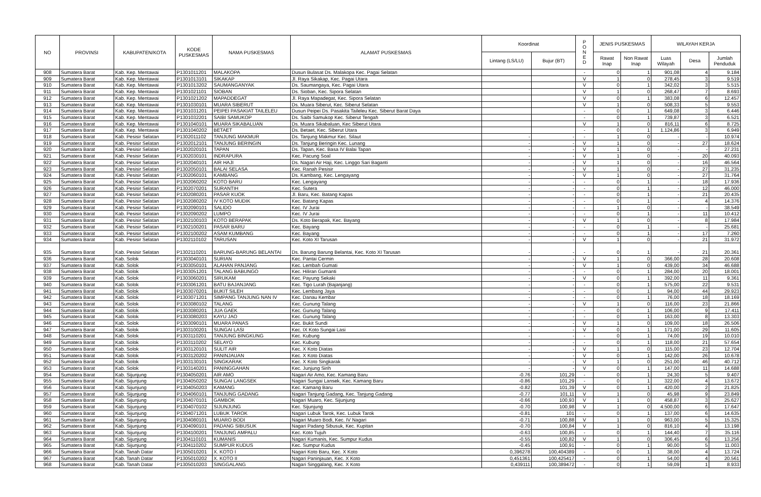| NO | PROVINSI | KABUPATEN/KOTA | KODE PUSKESMAS | NAMA PUSKESMAS | ALAMAT PUSKESMAS | Koordinat | | P O N E D | JENIS PUSKESMAS | | WILAYAH KERJA | | |
| --- | --- | --- | --- | --- | --- | --- | --- | --- | --- | --- | --- | --- | --- |
| | | | | | | Lintang (LS/LU) | Bujur (BT) | | Rawat Inap | Non Rawat Inap | Luas Wilayah | Desa | Jumlah Penduduk |
| 908 | Sumatera Barat | Kab. Kep. Mentawai | P1301011201 | MALAKOPA | Dusun Bulasat Ds. Malakopa Kec. Pagai Selatan | | | - | 0 | 1 | 901,08 | 4 | 9.184 |
| 909 | Sumatera Barat | Kab. Kep. Mentawai | P1301013101 | SIKAKAP | Jl. Raya Sikakap, Kec. Pagai Utara | | | V | 1 | 0 | 278,45 | 3 | 9.519 |
| 910 | Sumatera Barat | Kab. Kep. Mentawai | P1301013202 | SAUMANGANYAK | Ds. Saumangaya, Kec. Pagai Utara | | | V | 0 | 1 | 342,02 | 3 | 5.515 |
| 911 | Sumatera Barat | Kab. Kep. Mentawai | P1301021101 | SIOBAN | Ds. Sioban, Kec. Sipora Selatan | | | V | 1 | 0 | 268,47 | 7 | 8.693 |
| 912 | Sumatera Barat | Kab. Kep. Mentawai | P1301021202 | MAPADDEGAT | Jl. Raya Mapadegat, Kec. Sipora Selatan | | | V | 0 | 1 | 383,08 | 6 | 12.457 |
| 913 | Sumatera Barat | Kab. Kep. Mentawai | P1301030101 | MUARA SIBERUT | Ds. Muara Siberut, Kec. Siberut Selatan | | | V | 1 | 0 | 508,33 | 5 | 9.553 |
| 914 | Sumatera Barat | Kab. Kep. Mentawai | P1301031201 | PEIPEI PASAKIAT TAILELEU | Dusun Peipei Ds. Pasakita Taileleu Kec. Siberut Barat Daya | | | - | 0 | 1 | 649,08 | 3 | 6.446 |
| 915 | Sumatera Barat | Kab. Kep. Mentawai | P1301032201 | SAIBI SAMUKOP | Ds. Saibi Samukop Kec. Siberut Tengah | | | - | 0 | 1 | 739,87 | 3 | 6.521 |
| 916 | Sumatera Barat | Kab. Kep. Mentawai | P1301040101 | MUARA SIKABALUAN | Ds. Muara Sikabaluan, Kec Siberut Utara | | | V | 1 | 0 | 816,11 | 6 | 8.725 |
| 917 | Sumatera Barat | Kab. Kep. Mentawai | P1301040202 | BETAET | Ds. Betaet, Kec. Siberut Utara | | | - | 0 | 1 | 1.124,86 | 3 | 6.949 |
| 918 | Sumatera Barat | Kab. Pesisir Selatan | P1302011102 | TANJUNG MAKMUR | Ds. Tanjung Makmur Kec. Silaut | - | - | - | 1 | 0 | - | - | 10.974 |
| 919 | Sumatera Barat | Kab. Pesisir Selatan | P1302012101 | TANJUNG BERINGIN | Ds. Tanjung Beringin Kec. Lunang | - | - | V | 1 | 0 | - | 27 | 18.624 |
| 920 | Sumatera Barat | Kab. Pesisir Selatan | P1302020101 | TAPAN | Ds. Tapan, Kec. Basa IV Balai Tapan | - | - | V | 1 | 0 | - | - | 27.231 |
| 921 | Sumatera Barat | Kab. Pesisir Selatan | P1302030101 | INDRAPURA | Kec. Pacung Soal | - | - | V | 1 | 0 | - | 20 | 40.093 |
| 922 | Sumatera Barat | Kab. Pesisir Selatan | P1302040101 | AIR HAJI | Ds. Nagari Air Haji, Kec. Linggo Sari Baganti | - | - | V | 1 | 0 | - | 16 | 46.564 |
| 923 | Sumatera Barat | Kab. Pesisir Selatan | P1302050101 | BALAI SELASA | Kec. Ranah Pesisir | - | - | V | 1 | 0 | - | 27 | 31.235 |
| 924 | Sumatera Barat | Kab. Pesisir Selatan | P1302060101 | KAMBANG | Ds. Kambang, Kec. Lengayang | - | - | V | 1 | 0 | - | 27 | 31.764 |
| 925 | Sumatera Barat | Kab. Pesisir Selatan | P1302060202 | KOTO BARU | Kec. Lengayang | - | - | - | 0 | 1 | - | 18 | 17.936 |
| 926 | Sumatera Barat | Kab. Pesisir Selatan | P1302070201 | SURANTIH | Kec. Sutera | - | - | - | 0 | 1 | - | 12 | 46.000 |
| 927 | Sumatera Barat | Kab. Pesisir Selatan | P1302080201 | PASAR KUOK | Jl. Baru, Kec. Batang Kapas | - | - | - | 0 | 1 | - | 21 | 20.435 |
| 928 | Sumatera Barat | Kab. Pesisir Selatan | P1302080202 | IV KOTO MUDIK | Kec. Batang Kapas | - | - | - | 0 | 1 | - | 4 | 14.376 |
| 929 | Sumatera Barat | Kab. Pesisir Selatan | P1302090101 | SALIDO | Kec. IV Jurai | - | - | - | 1 | 0 | - | - | 38.549 |
| 930 | Sumatera Barat | Kab. Pesisir Selatan | P1302090202 | LUMPO | Kec. IV Jurai | - | - | - | 0 | 1 | - | 11 | 10.412 |
| 931 | Sumatera Barat | Kab. Pesisir Selatan | P1302100103 | KOTO BERAPAK | Ds. Koto Berapak, Kec. Bayang | - | - | V | 1 | 0 | - | 8 | 17.984 |
| 932 | Sumatera Barat | Kab. Pesisir Selatan | P1302100201 | PASAR BARU | Kec. Bayang | - | - | - | 0 | 1 | - | - | 25.681 |
| 933 | Sumatera Barat | Kab. Pesisir Selatan | P1302100202 | ASAM KUMBANG | Kec. Bayang | - | - | - | 0 | 1 | - | 17 | 7.260 |
| 934 | Sumatera Barat | Kab. Pesisir Selatan | P1302110102 | TARUSAN | Kec. Koto XI Tarusan | - | - | V | 1 | 0 | - | 21 | 31.972 |
| 935 | Sumatera Barat | Kab. Pesisir Selatan | P1302110201 | BARUNG-BARUNG BELANTAI | Ds. Barung Barung Belantai, Kec. Koto XI Tarusan | - | - | - | 0 | 1 | - | 21 | 20.361 |
| 936 | Sumatera Barat | Kab. Solok | P1303040101 | SURIAN | Kec. Pantai Cermin | - | - | V | 1 | 0 | 366,00 | 28 | 20.608 |
| 937 | Sumatera Barat | Kab. Solok | P1303050101 | ALAHAN PANJANG | Kec. Lembah Gumati | - | - | V | 1 | 0 | 439,00 | 34 | 46.688 |
| 938 | Sumatera Barat | Kab. Solok | P1303051201 | TALANG BABUNGO | Kec. Hiliran Gumanti | - | - | - | 0 | 1 | 284,00 | 20 | 18.001 |
| 939 | Sumatera Barat | Kab. Solok | P1303060201 | SIRUKAM | Kec. Payung Sekaki | - | - | V | 0 | 1 | 392,00 | 11 | 9.361 |
| 940 | Sumatera Barat | Kab. Solok | P1303061201 | BATU BAJANJANG | Kec. Tigo Lurah (Bajanjang) | - | - | - | 0 | 1 | 575,00 | 22 | 9.531 |
| 941 | Sumatera Barat | Kab. Solok | P1303070201 | BUKIT SILEH | Kec. Lembang Jaya | - | - | - | 0 | 1 | 94,00 | 44 | 29.923 |
| 942 | Sumatera Barat | Kab. Solok | P1303071201 | SIMPANG TANJUNG NAN IV | Kec. Danau Kembar | - | - | - | 0 | 1 | 76,00 | 18 | 18.169 |
| 943 | Sumatera Barat | Kab. Solok | P1303080102 | TALANG | Kec. Gunung Talang | - | - | V | 1 | 0 | 116,00 | 23 | 21.866 |
| 944 | Sumatera Barat | Kab. Solok | P1303080201 | JUA GAEK | Kec. Gunung Talang | - | - | - | 0 | 1 | 106,00 | 9 | 17.411 |
| 945 | Sumatera Barat | Kab. Solok | P1303080203 | KAYU JAO | Kec. Gunung Talang | - | - | - | 0 | 1 | 163,00 | 8 | 13.303 |
| 946 | Sumatera Barat | Kab. Solok | P1303090101 | MUARA PANAS | Kec. Bukit Sundi | - | - | V | 1 | 0 | 109,00 | 18 | 26.506 |
| 947 | Sumatera Barat | Kab. Solok | P1303100201 | SUNGAI LASI | Kec. IX Koto Sungai Lasi | - | - | V | 0 | 1 | 171,00 | 29 | 11.605 |
| 948 | Sumatera Barat | Kab. Solok | P1303110201 | TANJUNG BINGKUNG | Kec. Kubung | - | - | - | 0 | 1 | 74,00 | 19 | 10.010 |
| 949 | Sumatera Barat | Kab. Solok | P1303110202 | SELAYO | Kec. Kubung | - | - | - | 0 | 1 | 118,00 | 21 | 57.654 |
| 950 | Sumatera Barat | Kab. Solok | P1303120101 | SULIT AIR | Kec. X Koto Diatas | - | - | V | 1 | 0 | 115,00 | 23 | 12.704 |
| 951 | Sumatera Barat | Kab. Solok | P1303120202 | PANINJAUAN | Kec. X Koto Diatas | - | - | V | 0 | 1 | 142,00 | 26 | 10.678 |
| 952 | Sumatera Barat | Kab. Solok | P1303130101 | SINGKARAK | Kec. X Koto Singkarak | - | - | V | 1 | 0 | 251,00 | 46 | 40.712 |
| 953 | Sumatera Barat | Kab. Solok | P1303140201 | PANINGGAHAN | Kec. Junjung Sirih | - | - | V | 0 | 1 | 147,00 | 11 | 14.688 |
| 954 | Sumatera Barat | Kab. Sijunjung | P1304050201 | AIR AMO | Nagari Air Amo, Kec. Kamang Baru | -0.76 | 101,29 | - | 0 | 1 | 24,30 | 5 | 9.407 |
| 955 | Sumatera Barat | Kab. Sijunjung | P1304050202 | SUNGAI LANGSEK | Nagari Sungai Lansek, Kec. Kamang Baru | -0.86 | 101,29 | - | 0 | 1 | 322,00 | 4 | 13.672 |
| 956 | Sumatera Barat | Kab. Sijunjung | P1304050203 | KAMANG | Kec. Kamang Baru | -0.82 | 101,39 | V | 0 | 1 | 420,00 | 2 | 21.825 |
| 957 | Sumatera Barat | Kab. Sijunjung | P1304060101 | TANJUNG GADANG | Nagari Tanjung Gadang, Kec. Tanjung Gadang | -0.77 | 101,11 | V | 1 | 0 | 45,98 | 9 | 23.849 |
| 958 | Sumatera Barat | Kab. Sijunjung | P1304070101 | GAMBOK | Nagari Muaro, Kec. Sijunjung | -0.66 | 100,93 | V | 1 | 0 | 458,87 | 3 | 25.627 |
| 959 | Sumatera Barat | Kab. Sijunjung | P1304070102 | SIJUNJUNG | Kec. Sijunjung | -0.70 | 100,98 | V | 1 | 0 | 4.500,00 | 6 | 17.647 |
| 960 | Sumatera Barat | Kab. Sijunjung | P1304071201 | LUBUK TAROK | Nagari Lubuk Tarok, Kec. Lubuk Tarok | -0.81 | 101 | - | 0 | 1 | 137,00 | 6 | 14.635 |
| 961 | Sumatera Barat | Kab. Sijunjung | P1304080101 | MUARO BODI | Nagari Muaro Bodi, Kec. IV Nagari | -0.71 | 100,88 | V | 1 | 0 | 963,00 | 5 | 15.325 |
| 962 | Sumatera Barat | Kab. Sijunjung | P1304090101 | PADANG SIBUSUK | Nagari Padang Sibusuk, Kec. Kupitan | -0.70 | 100,84 | V | 1 | 0 | 816,10 | 4 | 13.198 |
| 963 | Sumatera Barat | Kab. Sijunjung | P1304100201 | TANJUNG AMPALU | Kec. Koto Tujuh | -0.63 | 100,85 | - | 0 | 1 | 144,40 | 7 | 35.116 |
| 964 | Sumatera Barat | Kab. Sijunjung | P1304110101 | KUMANIS | Nagari Kumanis, Kec. Sumpur Kudus | -0.55 | 100,82 | V | 1 | 0 | 306,45 | 6 | 13.256 |
| 965 | Sumatera Barat | Kab. Sijunjung | P1304110202 | SUMPUR KUDUS | Kec. Sumpur Kudus | -0.45 | 100,91 | - | 0 | 1 | 90,00 | 5 | 11.003 |
| 966 | Sumatera Barat | Kab. Tanah Datar | P1305010201 | X. KOTO I | Nagari Koto Baru, Kec. X Koto | 0,396278 | 100,404389 | - | 0 | 1 | 38,00 | 4 | 13.724 |
| 967 | Sumatera Barat | Kab. Tanah Datar | P1305010202 | X. KOTO II | Nagari Paninjauan, Kec. X Koto | 0,451361 | 100,425417 | - | 0 | 1 | 54,00 | 4 | 20.561 |
| 968 | Sumatera Barat | Kab. Tanah Datar | P1305010203 | SINGGALANG | Nagari Singgalang, Kec. X Koto | 0,439111 | 100,389472 | - | 0 | 1 | 59,09 | 1 | 8.933 |